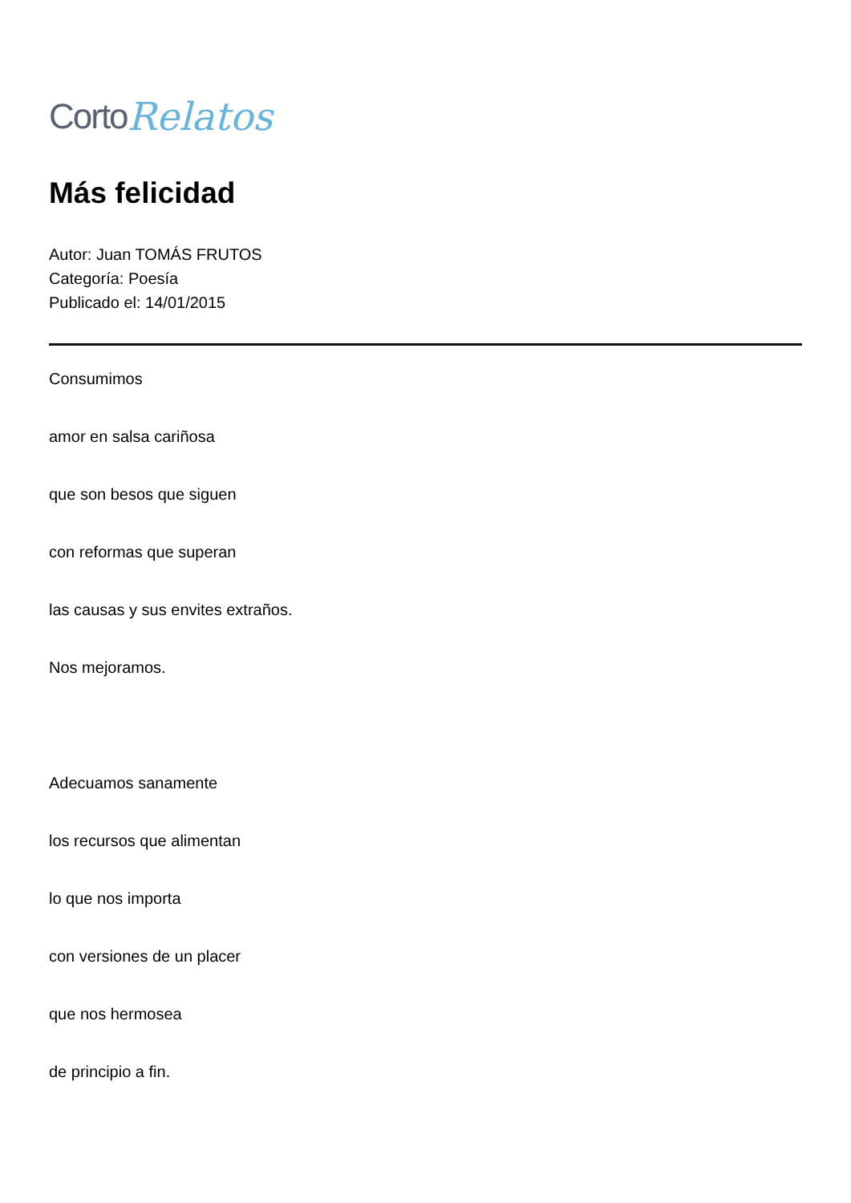Corto Relatos
Más felicidad
Autor: Juan TOMÁS FRUTOS
Categoría: Poesía
Publicado el: 14/01/2015
Consumimos
amor en salsa cariñosa
que son besos que siguen
con reformas que superan
las causas y sus envites extraños.
Nos mejoramos.
Adecuamos sanamente
los recursos que alimentan
lo que nos importa
con versiones de un placer
que nos hermosea
de principio a fin.